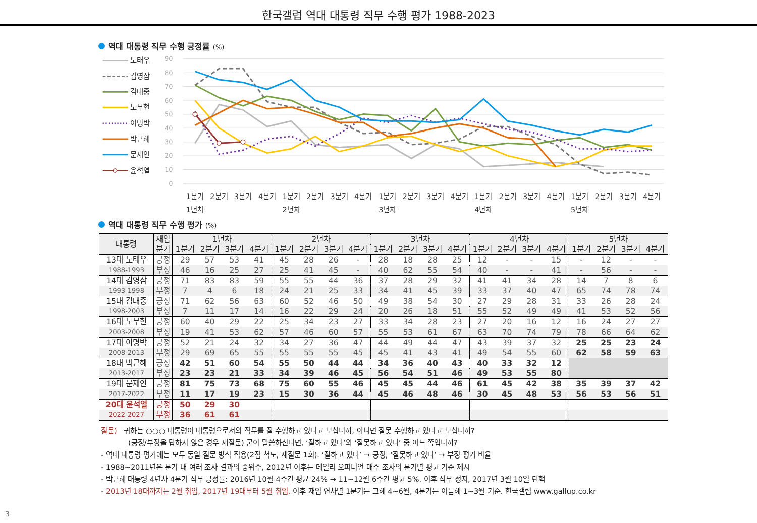한국갤럽 역대 대통령 직무 수행 평가 1988-2023
역대 대통령 직무 수행 긍정률 (%)
노태우
김영삼
김대중
노무현
이명박
박근혜
문재인
윤석열
90
80
70
60
50
40
30
20
10
0
1분기
2분기
3분기
4분기
1분기
2분기
3분기
4분기
1분기
2분기
3분기
4분기
1분기
2분기
3분기
4분기
1분기
2분기
3분기
4분기
1년차
2년차
3년차
4년차
5년차
역대 대통령 직무 수행 평가 (%)
| 대통령 | 재임 | 1년차 | | | | 2년차 | | | | 3년차 | | | | 4년차 | | | | 5년차 | | | |
| --- | --- | --- | --- | --- | --- | --- | --- | --- | --- | --- | --- | --- | --- | --- | --- | --- | --- | --- | --- | --- | --- |
| | 분기 | 1분기 | 2분기 | 3분기 | 4분기 | 1분기 | 2분기 | 3분기 | 4분기 | 1분기 | 2분기 | 3분기 | 4분기 | 1분기 | 2분기 | 3분기 | 4분기 | 1분기 | 2분기 | 3분기 | 4분기 |
| 13대 노태우 | 긍정 | 29 | 57 | 53 | 41 | 45 | 28 | 26 | - | 28 | 18 | 28 | 25 | 12 | - | - | 15 | - | 12 | - | - |
| 1988-1993 | 부정 | 46 | 16 | 25 | 27 | 25 | 41 | 45 | - | 40 | 62 | 55 | 54 | 40 | - | - | 41 | - | 56 | - | - |
| 14대 김영삼 | 긍정 | 71 | 83 | 83 | 59 | 55 | 55 | 44 | 36 | 37 | 28 | 29 | 32 | 41 | 41 | 34 | 28 | 14 | 7 | 8 | 6 |
| 1993-1998 | 부정 | 7 | 4 | 6 | 18 | 24 | 21 | 25 | 33 | 34 | 41 | 45 | 39 | 33 | 37 | 40 | 47 | 65 | 74 | 78 | 74 |
| 15대 김대중 | 긍정 | 71 | 62 | 56 | 63 | 60 | 52 | 46 | 50 | 49 | 38 | 54 | 30 | 27 | 29 | 28 | 31 | 33 | 26 | 28 | 24 |
| 1998-2003 | 부정 | 7 | 11 | 17 | 14 | 16 | 22 | 29 | 24 | 20 | 26 | 18 | 51 | 55 | 52 | 49 | 49 | 41 | 53 | 52 | 56 |
| 16대 노무현 | 긍정 | 60 | 40 | 29 | 22 | 25 | 34 | 23 | 27 | 33 | 34 | 28 | 23 | 27 | 20 | 16 | 12 | 16 | 24 | 27 | 27 |
| 2003-2008 | 부정 | 19 | 41 | 53 | 62 | 57 | 46 | 60 | 57 | 55 | 53 | 61 | 67 | 63 | 70 | 74 | 79 | 78 | 66 | 64 | 62 |
| 17대 이명박 | 긍정 | 52 | 21 | 24 | 32 | 34 | 27 | 36 | 47 | 44 | 49 | 44 | 47 | 43 | 39 | 37 | 32 | 25 | 25 | 23 | 24 |
| 2008-2013 | 부정 | 29 | 69 | 65 | 55 | 55 | 55 | 55 | 45 | 45 | 41 | 43 | 41 | 49 | 54 | 55 | 60 | 62 | 58 | 59 | 63 |
| 18대 박근혜 | 긍정 | 42 | 51 | 60 | 54 | 55 | 50 | 44 | 44 | 34 | 36 | 40 | 43 | 40 | 33 | 32 | 12 | | | | |
| 2013-2017 | 부정 | 23 | 23 | 21 | 33 | 34 | 39 | 46 | 45 | 56 | 54 | 51 | 46 | 49 | 53 | 55 | 80 | | | | |
| 19대 문재인 | 긍정 | 81 | 75 | 73 | 68 | 75 | 60 | 55 | 46 | 45 | 45 | 44 | 46 | 61 | 45 | 42 | 38 | 35 | 39 | 37 | 42 |
| 2017-2022 | 부정 | 11 | 17 | 19 | 23 | 15 | 30 | 36 | 44 | 45 | 46 | 48 | 46 | 30 | 45 | 48 | 53 | 56 | 53 | 56 | 51 |
| 20대 윤석열 | 긍정 | 50 | 29 | 30 | | | | | | | | | | | | | | | | | |
| 2022-2027 | 부정 | 36 | 61 | 61 | | | | | | | | | | | | | | | | | |
질문) 귀하는 ○○○ 대통령이 대통령으로서의 직무를 잘 수행하고 있다고 보십니까, 아니면 잘못 수행하고 있다고 보십니까?
(긍정/부정을 답하지 않은 경우 재질문) 굳이 말씀하신다면, ‘잘하고 있다’와 ‘잘못하고 있다’ 중 어느 쪽입니까?
- 역대 대통령 평가에는 모두 동일 질문 방식 적용(2점 척도, 재질문 1회). ‘잘하고 있다’ → 긍정, ‘잘못하고 있다’ → 부정 평가 비율
- 1988~2011년은 분기 내 여러 조사 결과의 중위수, 2012년 이후는 데일리 오피니언 매주 조사의 분기별 평균 기준 제시
- 박근혜 대통령 4년차 4분기 직무 긍정률: 2016년 10월 4주간 평균 24% → 11~12월 6주간 평균 5%. 이후 직무 정지, 2017년 3월 10일 탄핵
- 2013년 18대까지는 2월 취임, 2017년 19대부터 5월 취임. 이후 재임 연차별 1분기는 그해 4~6월, 4분기는 이듬해 1~3월 기준. 한국갤럽 www.gallup.co.kr
3